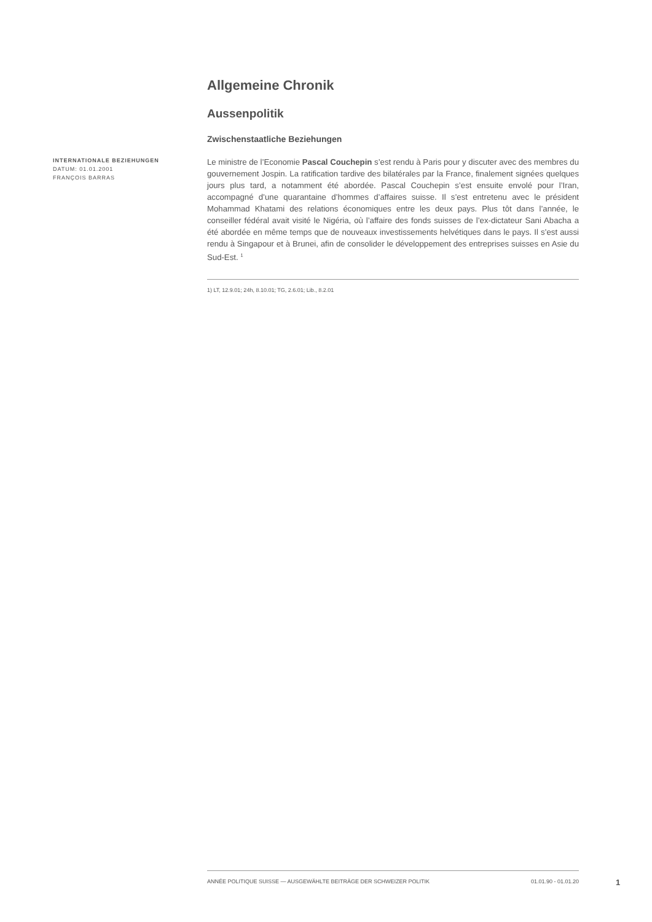Allgemeine Chronik
Aussenpolitik
Zwischenstaatliche Beziehungen
INTERNATIONALE BEZIEHUNGEN
DATUM: 01.01.2001
FRANÇOIS BARRAS
Le ministre de l’Economie Pascal Couchepin s’est rendu à Paris pour y discuter avec des membres du gouvernement Jospin. La ratification tardive des bilatérales par la France, finalement signées quelques jours plus tard, a notamment été abordée. Pascal Couchepin s’est ensuite envolé pour l’Iran, accompagné d’une quarantaine d’hommes d’affaires suisse. Il s’est entretenu avec le président Mohammad Khatami des relations économiques entre les deux pays. Plus tôt dans l’année, le conseiller fédéral avait visité le Nigéria, où l’affaire des fonds suisses de l’ex-dictateur Sani Abacha a été abordée en même temps que de nouveaux investissements helvétiques dans le pays. Il s’est aussi rendu à Singapour et à Brunei, afin de consolider le développement des entreprises suisses en Asie du Sud-Est. <sup>1</sup>
1) LT, 12.9.01; 24h, 8.10.01; TG, 2.6.01; Lib., 8.2.01
ANNÉE POLITIQUE SUISSE — AUSGEWÄHLTE BEITRÄGE DER SCHWEIZER POLITIK 01.01.90 - 01.01.20
1